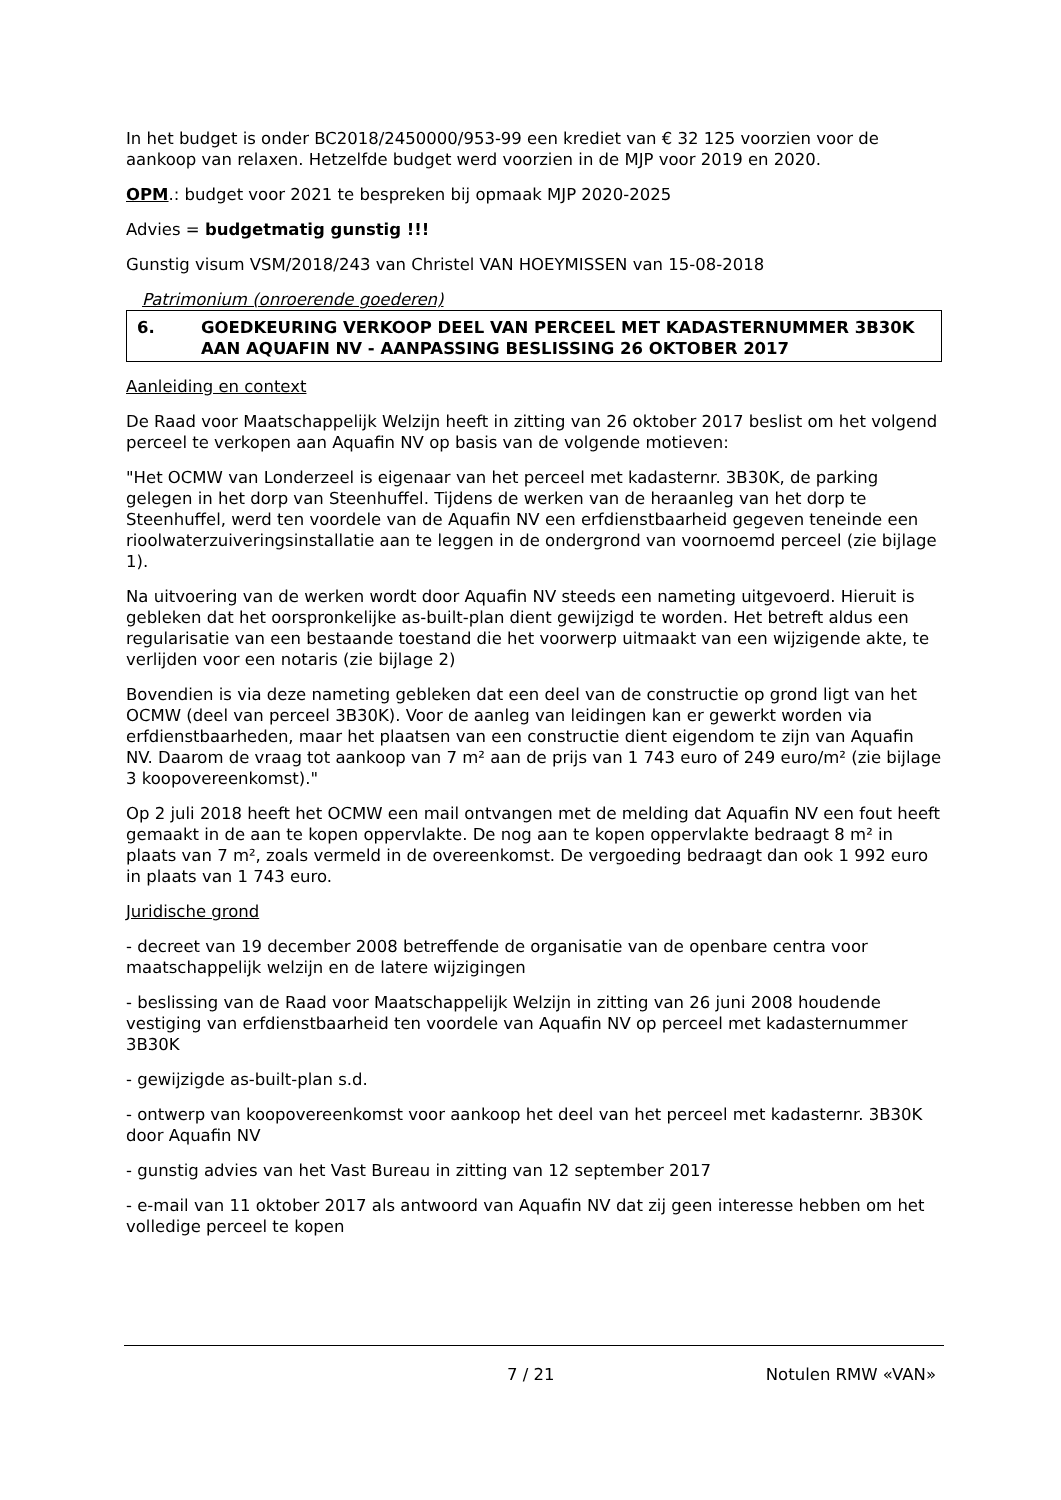In het budget is onder BC2018/2450000/953-99 een krediet van € 32 125 voorzien voor de aankoop van relaxen. Hetzelfde budget werd voorzien in de MJP voor 2019 en 2020.
OPM.: budget voor 2021 te bespreken bij opmaak MJP 2020-2025
Advies = budgetmatig gunstig !!!
Gunstig visum VSM/2018/243 van Christel VAN HOEYMISSEN van 15-08-2018
Patrimonium (onroerende goederen)
6. GOEDKEURING VERKOOP DEEL VAN PERCEEL MET KADASTERNUMMER 3B30K AAN AQUAFIN NV - AANPASSING BESLISSING 26 OKTOBER 2017
Aanleiding en context
De Raad voor Maatschappelijk Welzijn heeft in zitting van 26 oktober 2017 beslist om het volgend perceel te verkopen aan Aquafin NV op basis van de volgende motieven:
"Het OCMW van Londerzeel is eigenaar van het perceel met kadasternr. 3B30K, de parking gelegen in het dorp van Steenhuffel. Tijdens de werken van de heraanleg van het dorp te Steenhuffel, werd ten voordele van de Aquafin NV een erfdienstbaarheid gegeven teneinde een rioolwaterzuiveringsinstallatie aan te leggen in de ondergrond van voornoemd perceel (zie bijlage 1).
Na uitvoering van de werken wordt door Aquafin NV steeds een nameting uitgevoerd. Hieruit is gebleken dat het oorspronkelijke as-built-plan dient gewijzigd te worden. Het betreft aldus een regularisatie van een bestaande toestand die het voorwerp uitmaakt van een wijzigende akte, te verlijden voor een notaris (zie bijlage 2)
Bovendien is via deze nameting gebleken dat een deel van de constructie op grond ligt van het OCMW (deel van perceel 3B30K). Voor de aanleg van leidingen kan er gewerkt worden via erfdienstbaarheden, maar het plaatsen van een constructie dient eigendom te zijn van Aquafin NV. Daarom de vraag tot aankoop van 7 m² aan de prijs van 1 743 euro of 249 euro/m² (zie bijlage 3 koopovereenkomst)."
Op 2 juli 2018 heeft het OCMW een mail ontvangen met de melding dat Aquafin NV een fout heeft gemaakt in de aan te kopen oppervlakte. De nog aan te kopen oppervlakte bedraagt 8 m² in plaats van 7 m², zoals vermeld in de overeenkomst. De vergoeding bedraagt dan ook 1 992 euro in plaats van 1 743 euro.
Juridische grond
- decreet van 19 december 2008 betreffende de organisatie van de openbare centra voor maatschappelijk welzijn en de latere wijzigingen
- beslissing van de Raad voor Maatschappelijk Welzijn in zitting van 26 juni 2008 houdende vestiging van erfdienstbaarheid ten voordele van Aquafin NV op perceel met kadasternummer 3B30K
- gewijzigde as-built-plan s.d.
- ontwerp van koopovereenkomst voor aankoop het deel van het perceel met kadasternr. 3B30K door Aquafin NV
- gunstig advies van het Vast Bureau in zitting van 12 september 2017
- e-mail van 11 oktober 2017 als antwoord van Aquafin NV dat zij geen interesse hebben om het volledige perceel te kopen
7 / 21 Notulen RMW «VAN»